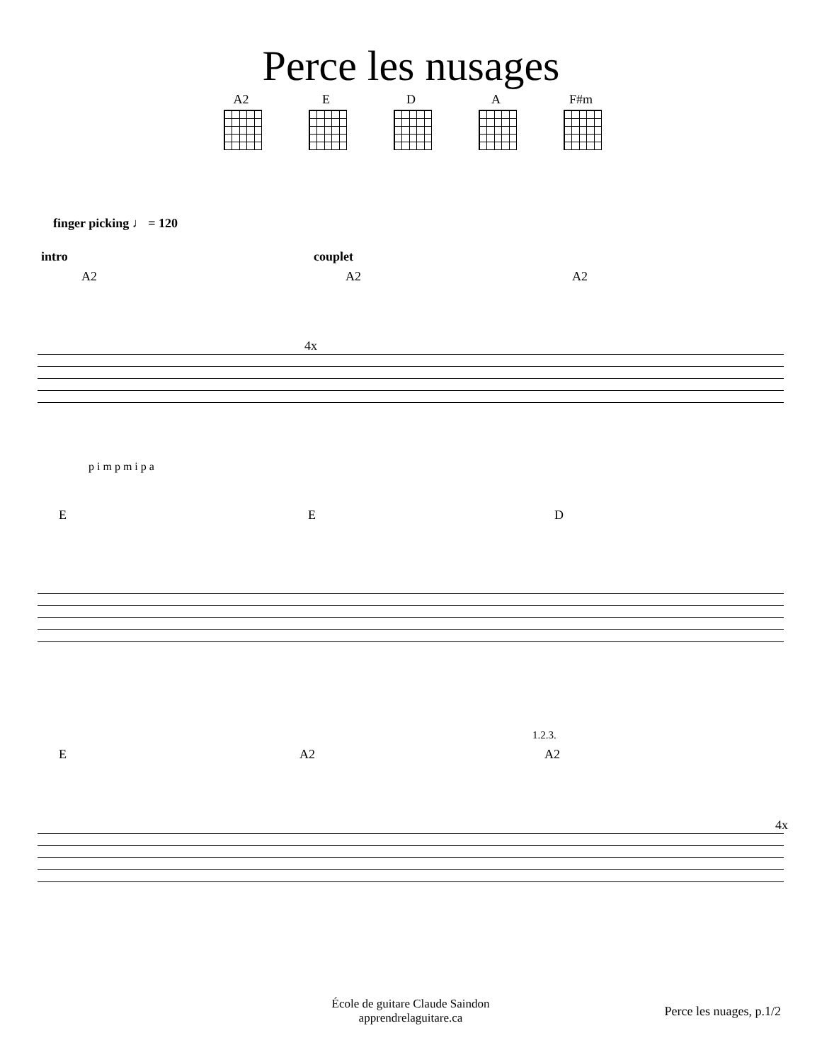Perce les nusages
A2 E D A F#m
finger picking ♩ = 120
intro couplet
A2 A2 A2
4x
p i m p m i p a
E E D
1.2.3.
E A2 A2
4x
École de guitare Claude Saindon
apprendrelaguitare.ca
Perce les nuages, p.1/2